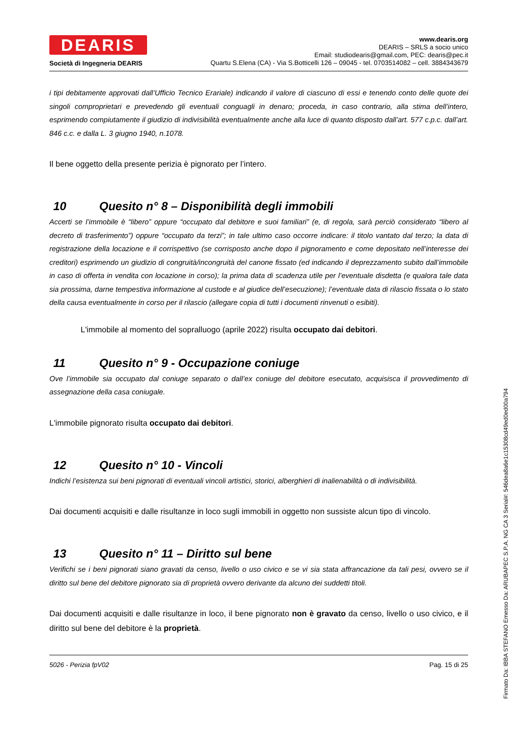DEARIS
Società di Ingegneria DEARIS
www.dearis.org
DEARIS – SRLS a socio unico
Email: studiodearis@gmail.com, PEC: dearis@pec.it
Quartu S.Elena (CA) - Via S.Botticelli 126 – 09045 - tel. 0703514082 – cell. 3884343679
i tipi debitamente approvati dall’Ufficio Tecnico Erariale) indicando il valore di ciascuno di essi e tenendo conto delle quote dei singoli comproprietari e prevedendo gli eventuali conguagli in denaro; proceda, in caso contrario, alla stima dell’intero, esprimendo compiutamente il giudizio di indivisibilità eventualmente anche alla luce di quanto disposto dall’art. 577 c.p.c. dall’art. 846 c.c. e dalla L. 3 giugno 1940, n.1078.
Il bene oggetto della presente perizia è pignorato per l’intero.
10 Quesito n° 8 – Disponibilità degli immobili
Accerti se l’immobile è “libero” oppure “occupato dal debitore e suoi familiari” (e, di regola, sarà perciò considerato “libero al decreto di trasferimento”) oppure “occupato da terzi”; in tale ultimo caso occorre indicare: il titolo vantato dal terzo; la data di registrazione della locazione e il corrispettivo (se corrisposto anche dopo il pignoramento e come depositato nell’interesse dei creditori) esprimendo un giudizio di congruità/incongruità del canone fissato (ed indicando il deprezzamento subito dall’immobile in caso di offerta in vendita con locazione in corso); la prima data di scadenza utile per l’eventuale disdetta (e qualora tale data sia prossima, darne tempestiva informazione al custode e al giudice dell’esecuzione); l’eventuale data di rilascio fissata o lo stato della causa eventualmente in corso per il rilascio (allegare copia di tutti i documenti rinvenuti o esibiti).
L'immobile al momento del sopralluogo (aprile 2022) risulta occupato dai debitori.
11 Quesito n° 9 - Occupazione coniuge
Ove l’immobile sia occupato dal coniuge separato o dall’ex coniuge del debitore esecutato, acquisisca il provvedimento di assegnazione della casa coniugale.
L'immobile pignorato risulta occupato dai debitori.
12 Quesito n° 10 - Vincoli
Indichi l’esistenza sui beni pignorati di eventuali vincoli artistici, storici, alberghieri di inalienabilità o di indivisibilità.
Dai documenti acquisiti e dalle risultanze in loco sugli immobili in oggetto non sussiste alcun tipo di vincolo.
13 Quesito n° 11 – Diritto sul bene
Verifichi se i beni pignorati siano gravati da censo, livello o uso civico e se vi sia stata affrancazione da tali pesi, ovvero se il diritto sul bene del debitore pignorato sia di proprietà ovvero derivante da alcuno dei suddetti titoli.
Dai documenti acquisiti e dalle risultanze in loco, il bene pignorato non è gravato da censo, livello o uso civico, e il diritto sul bene del debitore è la proprietà.
5026 - Perizia fpV02 Pag. 15 di 25
Firmato Da: IBBA STEFANO Emesso Da: ARUBAPEC S.P.A. NG CA 3 Serial#: 546dea8a6e1c15308cd49ed0ed00a794